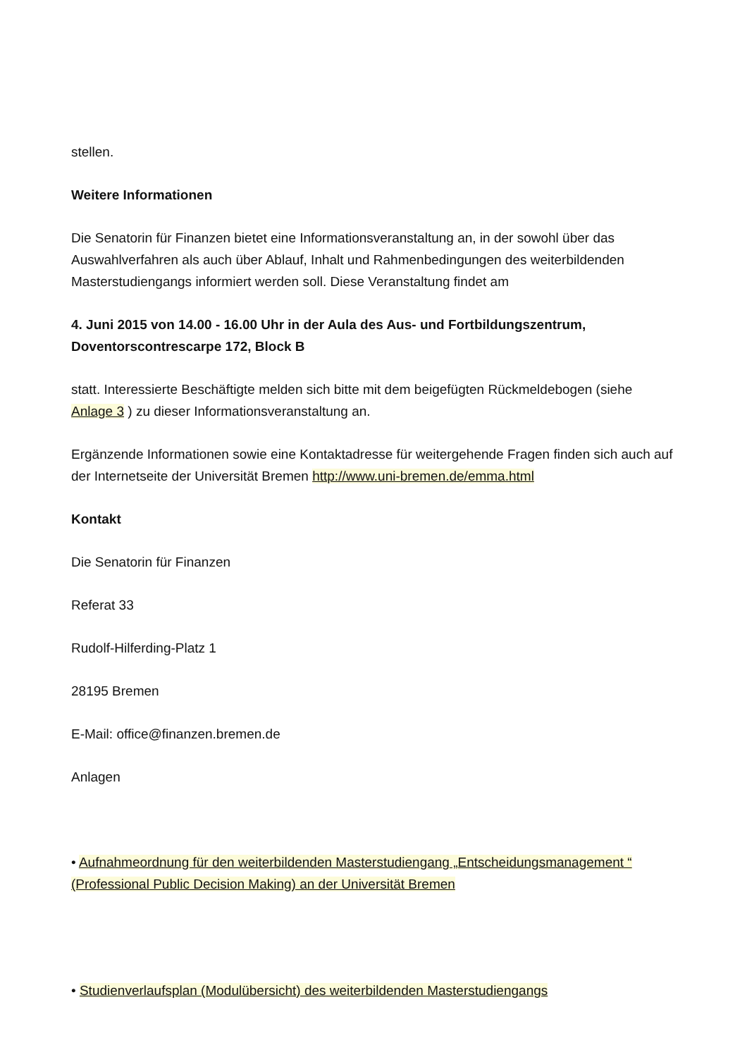stellen.
Weitere Informationen
Die Senatorin für Finanzen bietet eine Informationsveranstaltung an, in der sowohl über das Auswahlverfahren als auch über Ablauf, Inhalt und Rahmenbedingungen des weiterbildenden Masterstudiengangs informiert werden soll. Diese Veranstaltung findet am
4. Juni 2015 von 14.00 - 16.00 Uhr in der Aula des Aus- und Fortbildungszentrum, Doventorscontrescarpe 172, Block B
statt. Interessierte Beschäftigte melden sich bitte mit dem beigefügten Rückmeldebogen (siehe Anlage 3 ) zu dieser Informationsveranstaltung an.
Ergänzende Informationen sowie eine Kontaktadresse für weitergehende Fragen finden sich auch auf der Internetseite der Universität Bremen http://www.uni-bremen.de/emma.html
Kontakt
Die Senatorin für Finanzen
Referat 33
Rudolf-Hilferding-Platz 1
28195 Bremen
E-Mail: office@finanzen.bremen.de
Anlagen
• Aufnahmeordnung für den weiterbildenden Masterstudiengang „Entscheidungsmanagement “ (Professional Public Decision Making) an der Universität Bremen
• Studienverlaufsplan (Modulübersicht) des weiterbildenden Masterstudiengangs